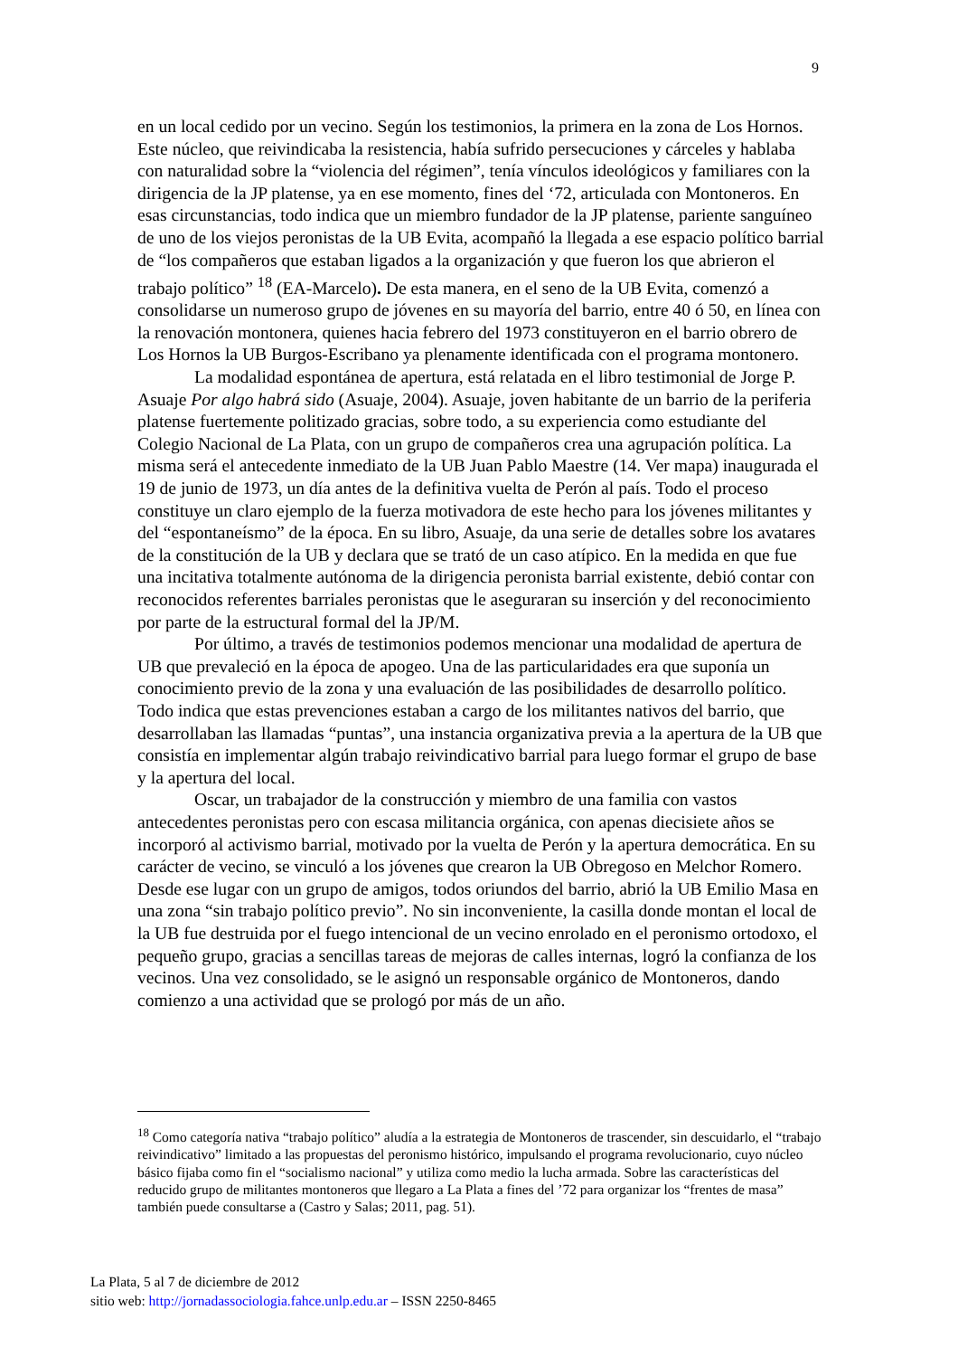9
en un local cedido por un vecino. Según los testimonios, la primera en la zona de Los Hornos. Este núcleo, que reivindicaba la resistencia, había sufrido persecuciones y cárceles y hablaba con naturalidad sobre la “violencia del régimen”, tenía vínculos ideológicos y familiares con la dirigencia de la JP platense, ya en ese momento, fines del ‘72, articulada con Montoneros. En esas circunstancias, todo indica que un miembro fundador de la JP platense, pariente sanguíneo de uno de los viejos peronistas de la UB Evita, acompañó la llegada a ese espacio político barrial de “los compañeros que estaban ligados a la organización y que fueron los que abrieron el trabajo político” <sup>18</sup> (EA-Marcelo). De esta manera, en el seno de la UB Evita, comenzó a consolidarse un numeroso grupo de jóvenes en su mayoría del barrio, entre 40 ó 50, en línea con la renovación montonera, quienes hacia febrero del 1973 constituyeron en el barrio obrero de Los Hornos la UB Burgos-Escribano ya plenamente identificada con el programa montonero.
La modalidad espontánea de apertura, está relatada en el libro testimonial de Jorge P. Asuaje Por algo habrá sido (Asuaje, 2004). Asuaje, joven habitante de un barrio de la periferia platense fuertemente politizado gracias, sobre todo, a su experiencia como estudiante del Colegio Nacional de La Plata, con un grupo de compañeros crea una agrupación política. La misma será el antecedente inmediato de la UB Juan Pablo Maestre (14. Ver mapa) inaugurada el 19 de junio de 1973, un día antes de la definitiva vuelta de Perón al país. Todo el proceso constituye un claro ejemplo de la fuerza motivadora de este hecho para los jóvenes militantes y del “espontaneísmo” de la época. En su libro, Asuaje, da una serie de detalles sobre los avatares de la constitución de la UB y declara que se trató de un caso atípico. En la medida en que fue una incitativa totalmente autónoma de la dirigencia peronista barrial existente, debió contar con reconocidos referentes barriales peronistas que le aseguraran su inserción y del reconocimiento por parte de la estructural formal del la JP/M.
Por último, a través de testimonios podemos mencionar una modalidad de apertura de UB que prevaleció en la época de apogeo. Una de las particularidades era que suponía un conocimiento previo de la zona y una evaluación de las posibilidades de desarrollo político. Todo indica que estas prevenciones estaban a cargo de los militantes nativos del barrio, que desarrollaban las llamadas “puntas”, una instancia organizativa previa a la apertura de la UB que consistía en implementar algún trabajo reivindicativo barrial para luego formar el grupo de base y la apertura del local.
Oscar, un trabajador de la construcción y miembro de una familia con vastos antecedentes peronistas pero con escasa militancia orgánica, con apenas diecisiete años se incorporó al activismo barrial, motivado por la vuelta de Perón y la apertura democrática. En su carácter de vecino, se vinculó a los jóvenes que crearon la UB Obregoso en Melchor Romero. Desde ese lugar con un grupo de amigos, todos oriundos del barrio, abrió la UB Emilio Masa en una zona “sin trabajo político previo”. No sin inconveniente, la casilla donde montan el local de la UB fue destruida por el fuego intencional de un vecino enrolado en el peronismo ortodoxo, el pequeño grupo, gracias a sencillas tareas de mejoras de calles internas, logró la confianza de los vecinos. Una vez consolidado, se le asignó un responsable orgánico de Montoneros, dando comienzo a una actividad que se prologó por más de un año.
<sup>18</sup> Como categoría nativa “trabajo político” aludía a la estrategia de Montoneros de trascender, sin descuidarlo, el “trabajo reivindicativo” limitado a las propuestas del peronismo histórico, impulsando el programa revolucionario, cuyo núcleo básico fijaba como fin el “socialismo nacional” y utiliza como medio la lucha armada. Sobre las características del reducido grupo de militantes montoneros que llegaro a La Plata a fines del ’72 para organizar los “frentes de masa” también puede consultarse a (Castro y Salas; 2011, pag. 51).
La Plata, 5 al 7 de diciembre de 2012
sitio web: http://jornadassociologia.fahce.unlp.edu.ar – ISSN 2250-8465